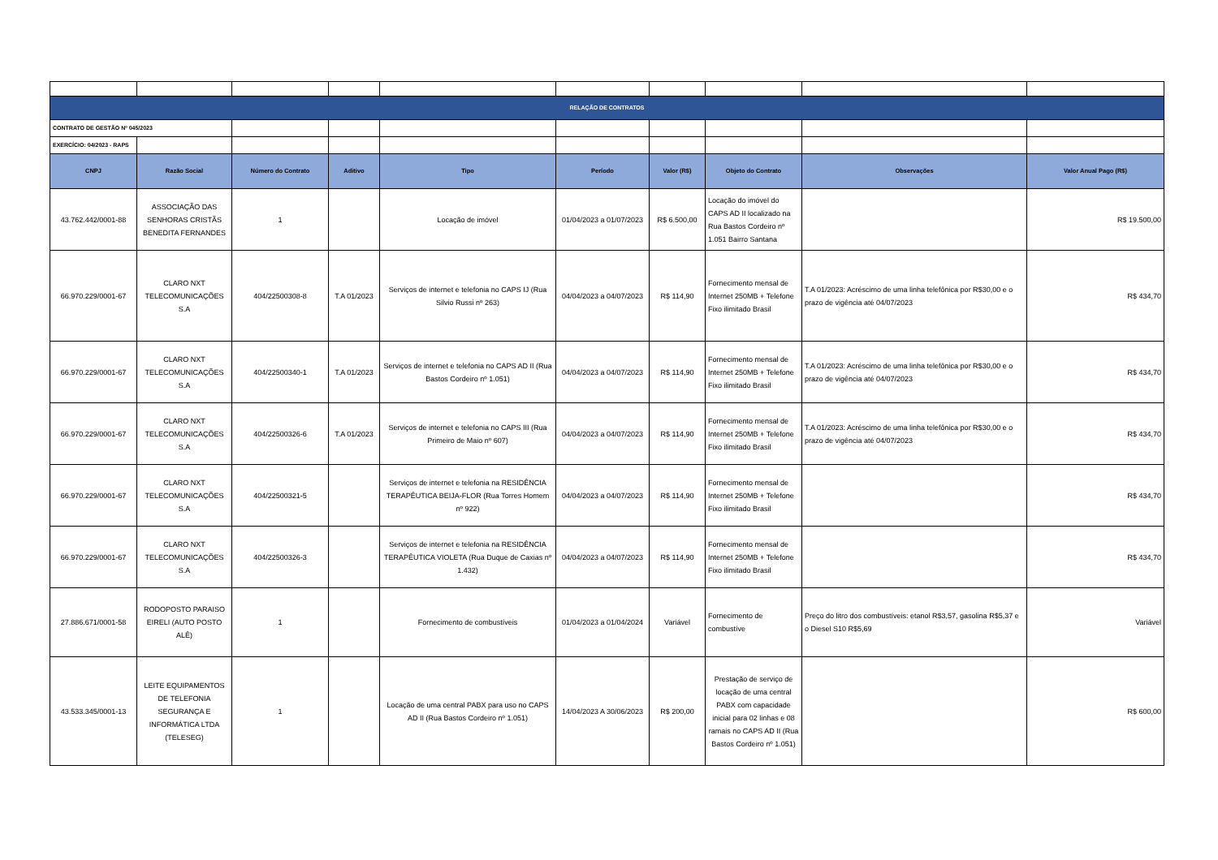| RELAÇÃO DE CONTRATOS | | | | | | | | | |
| CONTRATO DE GESTÃO Nº 045/2023 | | | | | | | | | |
| EXERCÍCIO: 04/2023 - RAPS | | | | | | | | | |
| CNPJ | Razão Social | Número do Contrato | Aditivo | Tipo | Período | Valor (R$) | Objeto do Contrato | Observações | Valor Anual Pago (R$) |
| 43.762.442/0001-88 | ASSOCIAÇÃO DAS SENHORAS CRISTÃS BENEDITA FERNANDES | 1 | | Locação de imóvel | 01/04/2023 a 01/07/2023 | R$ 6.500,00 | Locação do imóvel do CAPS AD II localizado na Rua Bastos Cordeiro nº 1.051 Bairro Santana | | R$ 19.500,00 |
| 66.970.229/0001-67 | CLARO NXT TELECOMUNICAÇÕES S.A | 404/22500308-8 | T.A 01/2023 | Serviços de internet e telefonia no CAPS IJ (Rua Silvio Russi nº 263) | 04/04/2023 a 04/07/2023 | R$ 114,90 | Fornecimento mensal de Internet 250MB + Telefone Fixo ilimitado Brasil | T.A 01/2023: Acréscimo de uma linha telefônica por R$30,00 e o prazo de vigência até 04/07/2023 | R$ 434,70 |
| 66.970.229/0001-67 | CLARO NXT TELECOMUNICAÇÕES S.A | 404/22500340-1 | T.A 01/2023 | Serviços de internet e telefonia no CAPS AD II (Rua Bastos Cordeiro nº 1.051) | 04/04/2023 a 04/07/2023 | R$ 114,90 | Fornecimento mensal de Internet 250MB + Telefone Fixo ilimitado Brasil | T.A 01/2023: Acréscimo de uma linha telefônica por R$30,00 e o prazo de vigência até 04/07/2023 | R$ 434,70 |
| 66.970.229/0001-67 | CLARO NXT TELECOMUNICAÇÕES S.A | 404/22500326-6 | T.A 01/2023 | Serviços de internet e telefonia no CAPS III (Rua Primeiro de Maio nº 607) | 04/04/2023 a 04/07/2023 | R$ 114,90 | Fornecimento mensal de Internet 250MB + Telefone Fixo ilimitado Brasil | T.A 01/2023: Acréscimo de uma linha telefônica por R$30,00 e o prazo de vigência até 04/07/2023 | R$ 434,70 |
| 66.970.229/0001-67 | CLARO NXT TELECOMUNICAÇÕES S.A | 404/22500321-5 | | Serviços de internet e telefonia na RESIDÊNCIA TERAPÊUTICA BEIJA-FLOR (Rua Torres Homem nº 922) | 04/04/2023 a 04/07/2023 | R$ 114,90 | Fornecimento mensal de Internet 250MB + Telefone Fixo ilimitado Brasil | | R$ 434,70 |
| 66.970.229/0001-67 | CLARO NXT TELECOMUNICAÇÕES S.A | 404/22500326-3 | | Serviços de internet e telefonia na RESIDÊNCIA TERAPÊUTICA VIOLETA (Rua Duque de Caxias nº 1.432) | 04/04/2023 a 04/07/2023 | R$ 114,90 | Fornecimento mensal de Internet 250MB + Telefone Fixo ilimitado Brasil | | R$ 434,70 |
| 27.886.671/0001-58 | RODOPOSTO PARAISO EIRELI (AUTO POSTO ALÊ) | 1 | | Fornecimento de combustíveis | 01/04/2023 a 01/04/2024 | Variável | Fornecimento de combustíve | Preço do litro dos combustíveis: etanol R$3,57, gasolina R$5,37 e o Diesel S10 R$5,69 | Variável |
| 43.533.345/0001-13 | LEITE EQUIPAMENTOS DE TELEFONIA SEGURANÇA E INFORMÁTICA LTDA (TELESEG) | 1 | | Locação de uma central PABX para uso no CAPS AD II (Rua Bastos Cordeiro nº 1.051) | 14/04/2023 A 30/06/2023 | R$ 200,00 | Prestação de serviço de locação de uma central PABX com capacidade inicial para 02 linhas e 08 ramais no CAPS AD II (Rua Bastos Cordeiro nº 1.051) | | R$ 600,00 |